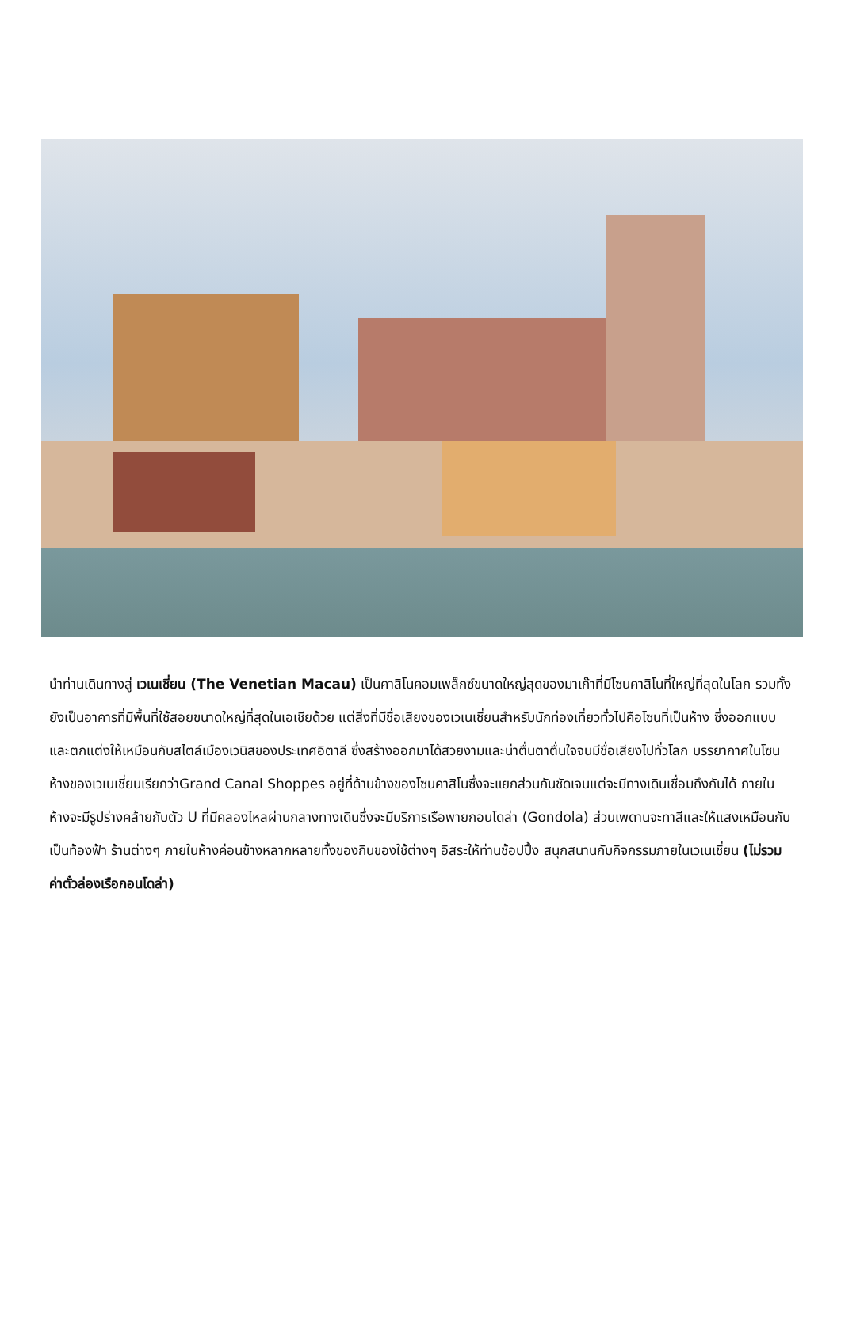นำท่านเดินทางสู่ เวเนเชี่ยน (The Venetian Macau) เป็นคาสิโนคอมเพล็กซ์ขนาดใหญ่สุดของมาเก๊าที่มีโซนคาสิโนที่ใหญ่ที่สุดในโลก รวมทั้งยังเป็นอาคารที่มีพื้นที่ใช้สอยขนาดใหญ่ที่สุดในเอเชียด้วย แต่สิ่งที่มีชื่อเสียงของเวเนเชี่ยนสำหรับนักท่องเที่ยวทั่วไปคือโซนที่เป็นห้าง ซึ่งออกแบบและตกแต่งให้เหมือนกับสไตล์เมืองเวนิสของประเทศอิตาลี ซึ่งสร้างออกมาได้สวยงามและน่าตื่นตาตื่นใจจนมีชื่อเสียงไปทั่วโลก บรรยากาศในโซนห้างของเวเนเชี่ยนเรียกว่าGrand Canal Shoppes อยู่ที่ด้านข้างของโซนคาสิโนซึ่งจะแยกส่วนกันชัดเจนแต่จะมีทางเดินเชื่อมถึงกันได้ ภายในห้างจะมีรูปร่างคล้ายกับตัว U ที่มีคลองไหลผ่านกลางทางเดินซึ่งจะมีบริการเรือพายกอนโดล่า (Gondola) ส่วนเพดานจะทาสีและให้แสงเหมือนกับเป็นท้องฟ้า ร้านต่างๆ ภายในห้างค่อนข้างหลากหลายทั้งของกินของใช้ต่างๆ อิสระให้ท่านช้อปปิ้ง สนุกสนานกับกิจกรรมภายในเวเนเชี่ยน (ไม่รวมค่าตั๋วล่องเรือกอนโดล่า)